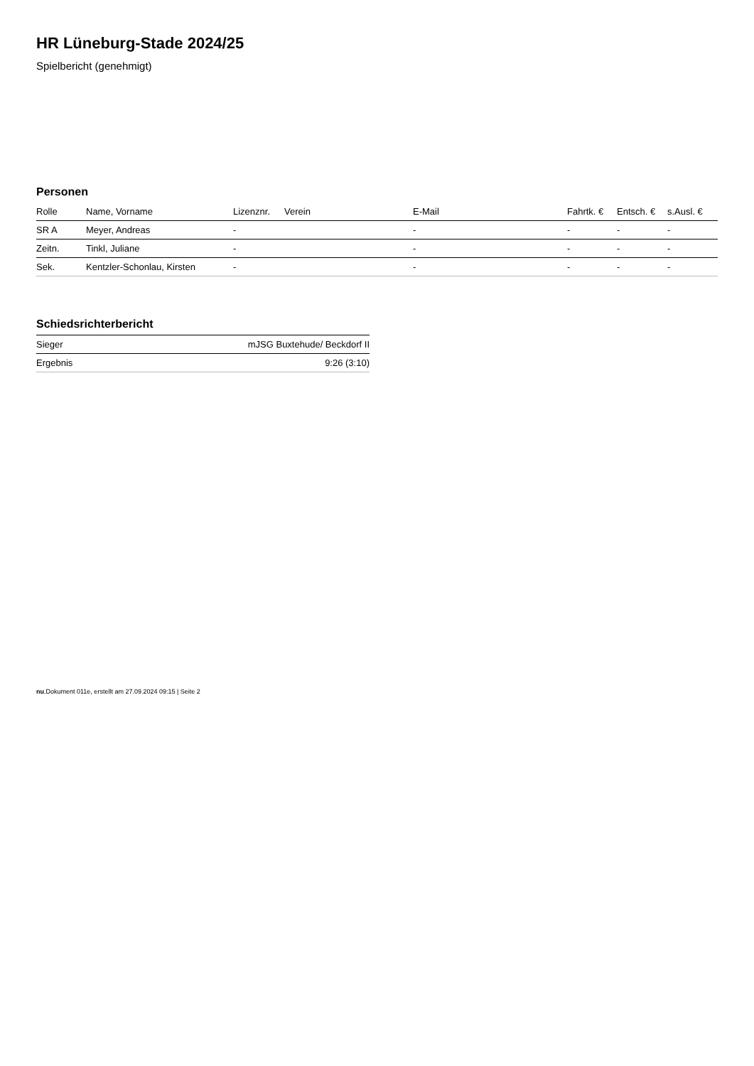HR Lüneburg-Stade 2024/25
Spielbericht (genehmigt)
Personen
| Rolle | Name, Vorname | Lizenznr. | Verein | E-Mail | Fahrtk. € | Entsch. € | s.Ausl. € |
| --- | --- | --- | --- | --- | --- | --- | --- |
| SR A | Meyer, Andreas | - | | - | - | - | - |
| Zeitn. | Tinkl, Juliane | - | | - | - | - | - |
| Sek. | Kentzler-Schonlau, Kirsten | - | | - | - | - | - |
Schiedsrichterbericht
| Sieger | mJSG Buxtehude/ Beckdorf II |
| Ergebnis | 9:26 (3:10) |
nu.Dokument 011e, erstellt am 27.09.2024 09:15 | Seite 2